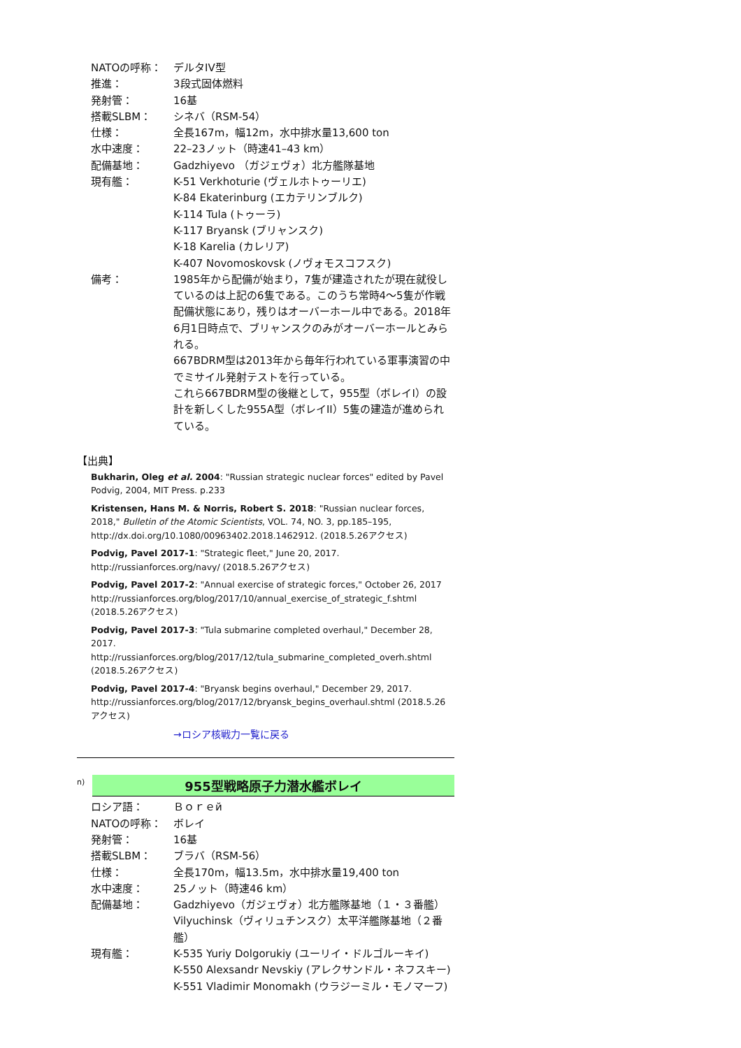| NATOの呼称： | デルタIV型 |
| 推進： | 3段式固体燃料 |
| 発射管： | 16基 |
| 搭載SLBM： | シネバ（RSM-54） |
| 仕様： | 全長167m，幅12m，水中排水量13,600 ton |
| 水中速度： | 22–23ノット（時速41–43 km） |
| 配備基地： | Gadzhiyevo （ガジェヴォ）北方艦隊基地 |
| 現有艦： | K-51 Verkhoturie (ヴェルホトゥーリエ) K-84 Ekaterinburg (エカテリンブルク) K-114 Tula (トゥーラ) K-117 Bryansk (ブリャンスク) K-18 Karelia (カレリア) K-407 Novomoskovsk (ノヴォモスコフスク) |
| 備考： | 1985年から配備が始まり，7隻が建造されたが現在就役しているのは上記の6隻である。このうち常時4〜5隻が作戦配備状態にあり，残りはオーバーホール中である。2018年6月1日時点で、ブリャンスクのみがオーバーホールとみられる。 667BDRM型は2013年から毎年行われている軍事演習の中でミサイル発射テストを行っている。 これら667BDRM型の後継として，955型（ボレイI）の設計を新しくした955A型（ボレイII）5隻の建造が進められている。 |
【出典】
Bukharin, Oleg et al. 2004: "Russian strategic nuclear forces" edited by Pavel Podvig, 2004, MIT Press. p.233
Kristensen, Hans M. & Norris, Robert S. 2018: "Russian nuclear forces, 2018," Bulletin of the Atomic Scientists, VOL. 74, NO. 3, pp.185–195, http://dx.doi.org/10.1080/00963402.2018.1462912. (2018.5.26アクセス)
Podvig, Pavel 2017-1: "Strategic fleet," June 20, 2017. http://russianforces.org/navy/ (2018.5.26アクセス)
Podvig, Pavel 2017-2: "Annual exercise of strategic forces," October 26, 2017 http://russianforces.org/blog/2017/10/annual_exercise_of_strategic_f.shtml (2018.5.26アクセス)
Podvig, Pavel 2017-3: "Tula submarine completed overhaul," December 28, 2017. http://russianforces.org/blog/2017/12/tula_submarine_completed_overh.shtml (2018.5.26アクセス)
Podvig, Pavel 2017-4: "Bryansk begins overhaul," December 29, 2017. http://russianforces.org/blog/2017/12/bryansk_begins_overhaul.shtml (2018.5.26アクセス)
→ロシア核戦力一覧に戻る
n)
955型戦略原子力潜水艦ボレイ
| ロシア語： | Ｂｏｒｅй |
| NATOの呼称： | ボレイ |
| 発射管： | 16基 |
| 搭載SLBM： | ブラバ（RSM-56） |
| 仕様： | 全長170m，幅13.5m，水中排水量19,400 ton |
| 水中速度： | 25ノット（時速46 km） |
| 配備基地： | Gadzhiyevo（ガジェヴォ）北方艦隊基地（１・３番艦） Vilyuchinsk（ヴィリュチンスク）太平洋艦隊基地（２番艦） |
| 現有艦： | K-535 Yuriy Dolgorukiy (ユーリイ・ドルゴルーキイ) K-550 Alexsandr Nevskiy (アレクサンドル・ネフスキー) K-551 Vladimir Monomakh (ウラジーミル・モノマーフ) |